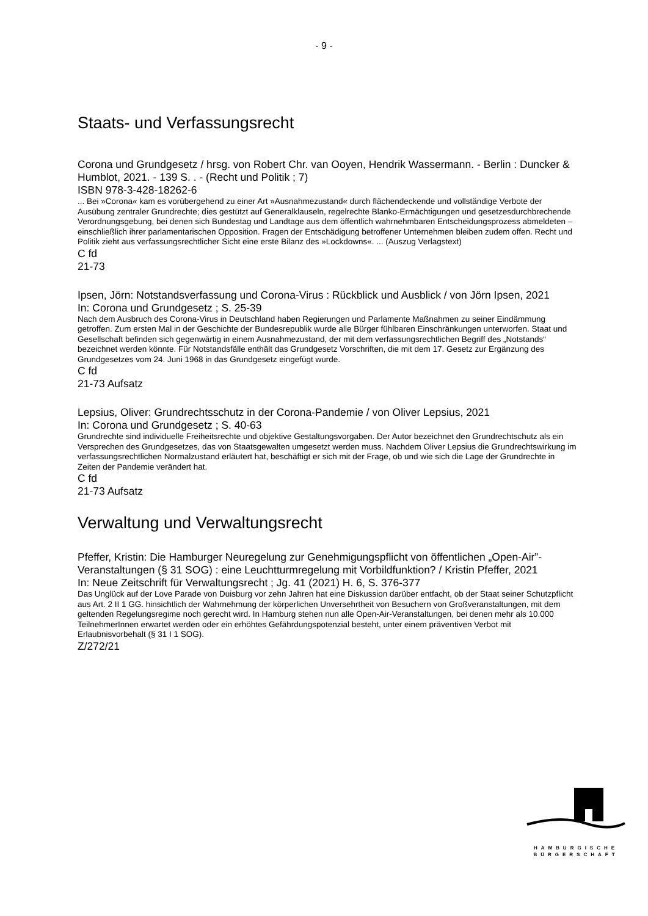- 9 -
Staats- und Verfassungsrecht
Corona und Grundgesetz / hrsg. von Robert Chr. van Ooyen, Hendrik Wassermann. - Berlin : Duncker & Humblot, 2021. - 139 S. . - (Recht und Politik ; 7)
ISBN 978-3-428-18262-6
... Bei »Corona« kam es vorübergehend zu einer Art »Ausnahmezustand« durch flächendeckende und vollständige Verbote der Ausübung zentraler Grundrechte; dies gestützt auf Generalklauseln, regelrechte Blanko-Ermächtigungen und gesetzesdurchbrechende Verordnungsgebung, bei denen sich Bundestag und Landtage aus dem öffentlich wahrnehmbaren Entscheidungsprozess abmeldeten – einschließlich ihrer parlamentarischen Opposition. Fragen der Entschädigung betroffener Unternehmen bleiben zudem offen. Recht und Politik zieht aus verfassungsrechtlicher Sicht eine erste Bilanz des »Lockdowns«. ... (Auszug Verlagstext)
C fd
21-73
Ipsen, Jörn: Notstandsverfassung und Corona-Virus : Rückblick und Ausblick / von Jörn Ipsen, 2021
In: Corona und Grundgesetz ; S. 25-39
Nach dem Ausbruch des Corona-Virus in Deutschland haben Regierungen und Parlamente Maßnahmen zu seiner Eindämmung getroffen. Zum ersten Mal in der Geschichte der Bundesrepublik wurde alle Bürger fühlbaren Einschränkungen unterworfen. Staat und Gesellschaft befinden sich gegenwärtig in einem Ausnahmezustand, der mit dem verfassungsrechtlichen Begriff des „Notstands“ bezeichnet werden könnte. Für Notstandsfälle enthält das Grundgesetz Vorschriften, die mit dem 17. Gesetz zur Ergänzung des Grundgesetzes vom 24. Juni 1968 in das Grundgesetz eingefügt wurde.
C fd
21-73 Aufsatz
Lepsius, Oliver: Grundrechtsschutz in der Corona-Pandemie / von Oliver Lepsius, 2021
In: Corona und Grundgesetz ; S. 40-63
Grundrechte sind individuelle Freiheitsrechte und objektive Gestaltungsvorgaben. Der Autor bezeichnet den Grundrechtschutz als ein Versprechen des Grundgesetzes, das von Staatsgewalten umgesetzt werden muss. Nachdem Oliver Lepsius die Grundrechtswirkung im verfassungsrechtlichen Normalzustand erläutert hat, beschäftigt er sich mit der Frage, ob und wie sich die Lage der Grundrechte in Zeiten der Pandemie verändert hat.
C fd
21-73 Aufsatz
Verwaltung und Verwaltungsrecht
Pfeffer, Kristin: Die Hamburger Neuregelung zur Genehmigungspflicht von öffentlichen „Open-Air”-Veranstaltungen (§ 31 SOG) : eine Leuchtturmregelung mit Vorbildfunktion? / Kristin Pfeffer, 2021
In: Neue Zeitschrift für Verwaltungsrecht ; Jg. 41 (2021) H. 6, S. 376-377
Das Unglück auf der Love Parade von Duisburg vor zehn Jahren hat eine Diskussion darüber entfacht, ob der Staat seiner Schutzpflicht aus Art. 2 II 1 GG. hinsichtlich der Wahrnehmung der körperlichen Unversehrtheit von Besuchern von Großveranstaltungen, mit dem geltenden Regelungsregime noch gerecht wird. In Hamburg stehen nun alle Open-Air-Veranstaltungen, bei denen mehr als 10.000 TeilnehmerInnen erwartet werden oder ein erhöhtes Gefährdungspotenzial besteht, unter einem präventiven Verbot mit Erlaubnisvorbehalt (§ 31 I 1 SOG).
Z/272/21
HAMBURGISCHE
BÜRGERSCHAFT